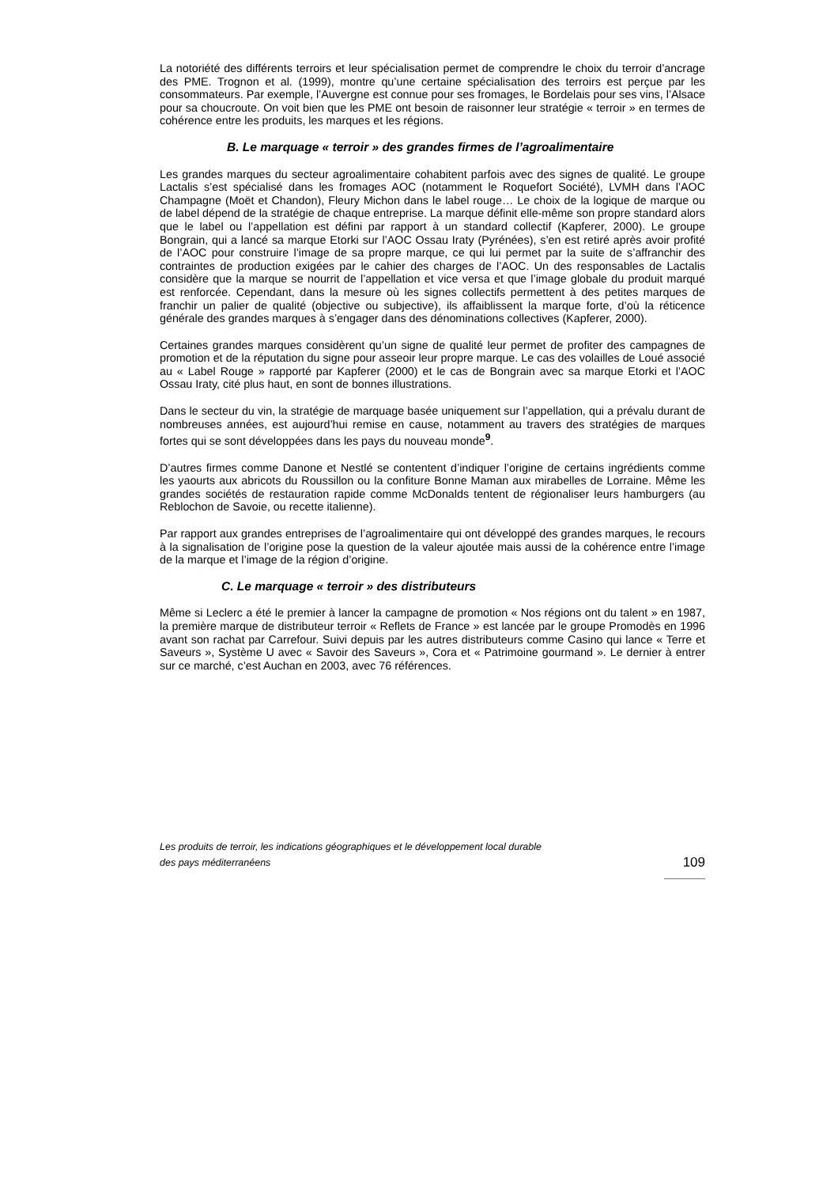La notoriété des différents terroirs et leur spécialisation permet de comprendre le choix du terroir d’ancrage des PME. Trognon et al. (1999), montre qu’une certaine spécialisation des terroirs est perçue par les consommateurs. Par exemple, l’Auvergne est connue pour ses fromages, le Bordelais pour ses vins, l’Alsace pour sa choucroute. On voit bien que les PME ont besoin de raisonner leur stratégie « terroir » en termes de cohérence entre les produits, les marques et les régions.
B. Le marquage « terroir » des grandes firmes de l’agroalimentaire
Les grandes marques du secteur agroalimentaire cohabitent parfois avec des signes de qualité. Le groupe Lactalis s’est spécialisé dans les fromages AOC (notamment le Roquefort Société), LVMH dans l’AOC Champagne (Moët et Chandon), Fleury Michon dans le label rouge… Le choix de la logique de marque ou de label dépend de la stratégie de chaque entreprise. La marque définit elle-même son propre standard alors que le label ou l’appellation est défini par rapport à un standard collectif (Kapferer, 2000). Le groupe Bongrain, qui a lancé sa marque Etorki sur l’AOC Ossau Iraty (Pyrénées), s’en est retiré après avoir profité de l’AOC pour construire l’image de sa propre marque, ce qui lui permet par la suite de s’affranchir des contraintes de production exigées par le cahier des charges de l’AOC. Un des responsables de Lactalis considère que la marque se nourrit de l’appellation et vice versa et que l’image globale du produit marqué est renforcée. Cependant, dans la mesure où les signes collectifs permettent à des petites marques de franchir un palier de qualité (objective ou subjective), ils affaiblissent la marque forte, d’où la réticence générale des grandes marques à s’engager dans des dénominations collectives (Kapferer, 2000).
Certaines grandes marques considèrent qu’un signe de qualité leur permet de profiter des campagnes de promotion et de la réputation du signe pour asseoir leur propre marque. Le cas des volailles de Loué associé au « Label Rouge » rapporté par Kapferer (2000) et le cas de Bongrain avec sa marque Etorki et l’AOC Ossau Iraty, cité plus haut, en sont de bonnes illustrations.
Dans le secteur du vin, la stratégie de marquage basée uniquement sur l’appellation, qui a prévalu durant de nombreuses années, est aujourd’hui remise en cause, notamment au travers des stratégies de marques fortes qui se sont développées dans les pays du nouveau monde<sup>9</sup>.
D’autres firmes comme Danone et Nestlé se contentent d’indiquer l’origine de certains ingrédients comme les yaourts aux abricots du Roussillon ou la confiture Bonne Maman aux mirabelles de Lorraine. Même les grandes sociétés de restauration rapide comme McDonalds tentent de régionaliser leurs hamburgers (au Reblochon de Savoie, ou recette italienne).
Par rapport aux grandes entreprises de l’agroalimentaire qui ont développé des grandes marques, le recours à la signalisation de l’origine pose la question de la valeur ajoutée mais aussi de la cohérence entre l’image de la marque et l’image de la région d’origine.
C. Le marquage « terroir » des distributeurs
Même si Leclerc a été le premier à lancer la campagne de promotion « Nos régions ont du talent » en 1987, la première marque de distributeur terroir « Reflets de France » est lancée par le groupe Promodès en 1996 avant son rachat par Carrefour. Suivi depuis par les autres distributeurs comme Casino qui lance « Terre et Saveurs », Système U avec « Savoir des Saveurs », Cora et « Patrimoine gourmand ». Le dernier à entrer sur ce marché, c’est Auchan en 2003, avec 76 références.
Les produits de terroir, les indications géographiques et le développement local durable
des pays méditerranéens 109